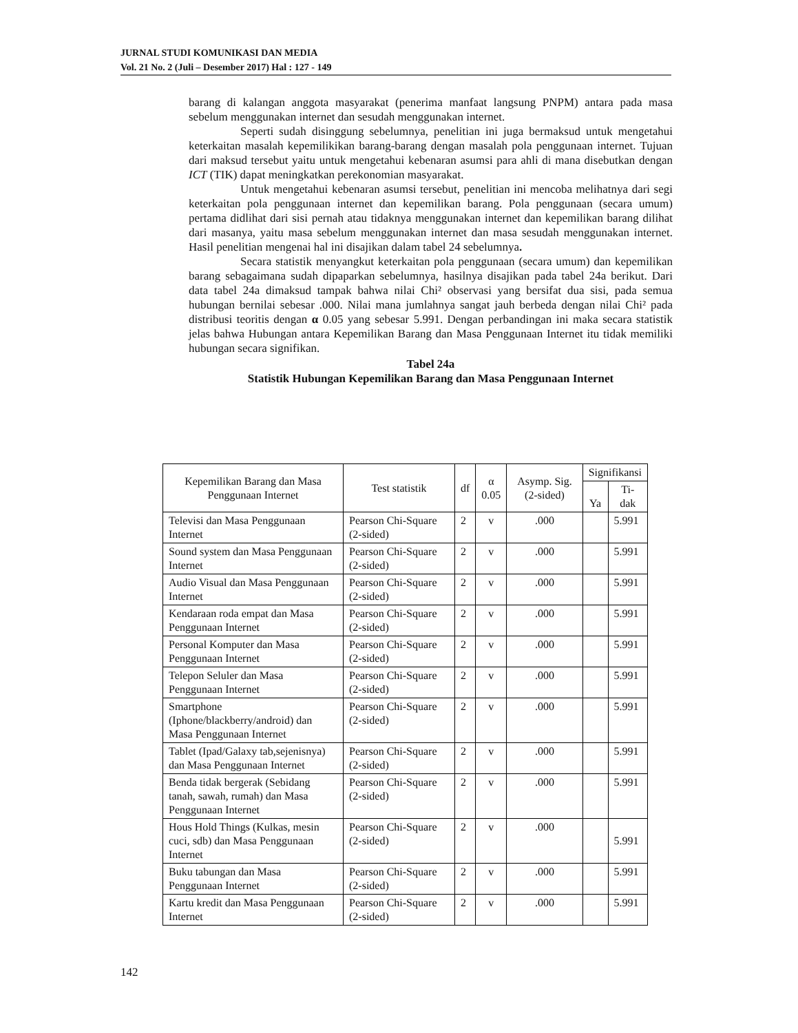JURNAL STUDI KOMUNIKASI DAN MEDIA
Vol. 21 No. 2 (Juli – Desember 2017) Hal : 127 - 149
barang di kalangan anggota masyarakat (penerima manfaat langsung PNPM) antara pada masa sebelum menggunakan internet dan sesudah menggunakan internet.
Seperti sudah disinggung sebelumnya, penelitian ini juga bermaksud untuk mengetahui keterkaitan masalah kepemilikikan barang-barang dengan masalah pola penggunaan internet. Tujuan dari maksud tersebut yaitu untuk mengetahui kebenaran asumsi para ahli di mana disebutkan dengan ICT (TIK) dapat meningkatkan perekonomian masyarakat.
Untuk mengetahui kebenaran asumsi tersebut, penelitian ini mencoba melihatnya dari segi keterkaitan pola penggunaan internet dan kepemilikan barang. Pola penggunaan (secara umum) pertama didlihat dari sisi pernah atau tidaknya menggunakan internet dan kepemilikan barang dilihat dari masanya, yaitu masa sebelum menggunakan internet dan masa sesudah menggunakan internet. Hasil penelitian mengenai hal ini disajikan dalam tabel 24 sebelumnya.
Secara statistik menyangkut keterkaitan pola penggunaan (secara umum) dan kepemilikan barang sebagaimana sudah dipaparkan sebelumnya, hasilnya disajikan pada tabel 24a berikut. Dari data tabel 24a dimaksud tampak bahwa nilai Chi² observasi yang bersifat dua sisi, pada semua hubungan bernilai sebesar .000. Nilai mana jumlahnya sangat jauh berbeda dengan nilai Chi² pada distribusi teoritis dengan α 0.05 yang sebesar 5.991. Dengan perbandingan ini maka secara statistik jelas bahwa Hubungan antara Kepemilikan Barang dan Masa Penggunaan Internet itu tidak memiliki hubungan secara signifikan.
Tabel 24a
Statistik Hubungan Kepemilikan Barang dan Masa Penggunaan Internet
| Kepemilikan Barang dan Masa Penggunaan Internet | Test statistik | df | α 0.05 | Asymp. Sig. (2-sided) | Signifikansi | |
| --- | --- | --- | --- | --- | --- | --- |
| | | | | | Ya | Ti- dak |
| Televisi dan Masa Penggunaan Internet | Pearson Chi-Square (2-sided) | 2 | v | .000 | | 5.991 |
| Sound system dan Masa Penggunaan Internet | Pearson Chi-Square (2-sided) | 2 | v | .000 | | 5.991 |
| Audio Visual dan Masa Penggunaan Internet | Pearson Chi-Square (2-sided) | 2 | v | .000 | | 5.991 |
| Kendaraan roda empat dan Masa Penggunaan Internet | Pearson Chi-Square (2-sided) | 2 | v | .000 | | 5.991 |
| Personal Komputer dan Masa Penggunaan Internet | Pearson Chi-Square (2-sided) | 2 | v | .000 | | 5.991 |
| Telepon Seluler dan Masa Penggunaan Internet | Pearson Chi-Square (2-sided) | 2 | v | .000 | | 5.991 |
| Smartphone (Iphone/blackberry/android) dan Masa Penggunaan Internet | Pearson Chi-Square (2-sided) | 2 | v | .000 | | 5.991 |
| Tablet (Ipad/Galaxy tab,sejenisnya) dan Masa Penggunaan Internet | Pearson Chi-Square (2-sided) | 2 | v | .000 | | 5.991 |
| Benda tidak bergerak (Sebidang tanah, sawah, rumah) dan Masa Penggunaan Internet | Pearson Chi-Square (2-sided) | 2 | v | .000 | | 5.991 |
| Hous Hold Things (Kulkas, mesin cuci, sdb) dan Masa Penggunaan Internet | Pearson Chi-Square (2-sided) | 2 | v | .000 | | 5.991 |
| Buku tabungan dan Masa Penggunaan Internet | Pearson Chi-Square (2-sided) | 2 | v | .000 | | 5.991 |
| Kartu kredit dan Masa Penggunaan Internet | Pearson Chi-Square (2-sided) | 2 | v | .000 | | 5.991 |
142